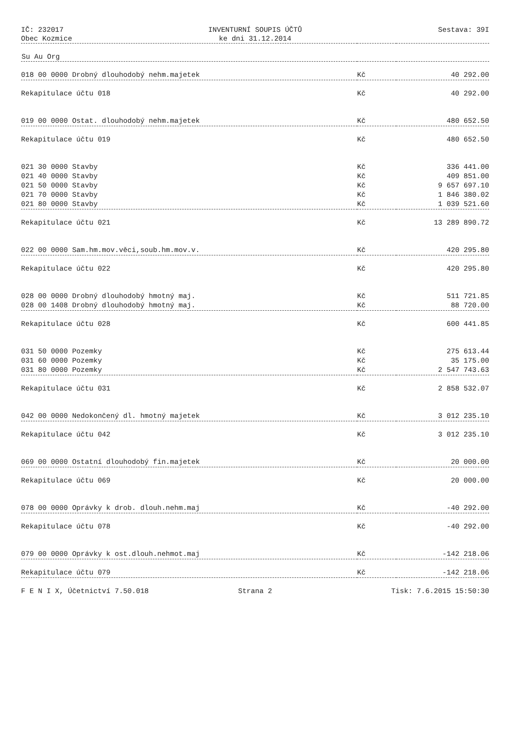IČ: 232017
Obec Kozmice
INVENTURNÍ SOUPIS ÚČTŮ
ke dni 31.12.2014
Sestava: 39I
| Su Au Org | | |
| --- | --- | --- |
| 018 00 0000 Drobný dlouhodobý nehm.majetek | Kč | 40 292.00 |
| Rekapitulace účtu 018 | Kč | 40 292.00 |
| 019 00 0000 Ostat. dlouhodobý nehm.majetek | Kč | 480 652.50 |
| Rekapitulace účtu 019 | Kč | 480 652.50 |
| 021 30 0000 Stavby | Kč | 336 441.00 |
| 021 40 0000 Stavby | Kč | 409 851.00 |
| 021 50 0000 Stavby | Kč | 9 657 697.10 |
| 021 70 0000 Stavby | Kč | 1 846 380.02 |
| 021 80 0000 Stavby | Kč | 1 039 521.60 |
| Rekapitulace účtu 021 | Kč | 13 289 890.72 |
| 022 00 0000 Sam.hm.mov.věci,soub.hm.mov.v. | Kč | 420 295.80 |
| Rekapitulace účtu 022 | Kč | 420 295.80 |
| 028 00 0000 Drobný dlouhodobý hmotný maj. | Kč | 511 721.85 |
| 028 00 1408 Drobný dlouhodobý hmotný maj. | Kč | 88 720.00 |
| Rekapitulace účtu 028 | Kč | 600 441.85 |
| 031 50 0000 Pozemky | Kč | 275 613.44 |
| 031 60 0000 Pozemky | Kč | 35 175.00 |
| 031 80 0000 Pozemky | Kč | 2 547 743.63 |
| Rekapitulace účtu 031 | Kč | 2 858 532.07 |
| 042 00 0000 Nedokončený dl. hmotný majetek | Kč | 3 012 235.10 |
| Rekapitulace účtu 042 | Kč | 3 012 235.10 |
| 069 00 0000 Ostatní dlouhodobý fin.majetek | Kč | 20 000.00 |
| Rekapitulace účtu 069 | Kč | 20 000.00 |
| 078 00 0000 Oprávky k drob. dlouh.nehm.maj | Kč | -40 292.00 |
| Rekapitulace účtu 078 | Kč | -40 292.00 |
| 079 00 0000 Oprávky k ost.dlouh.nehmot.maj | Kč | -142 218.06 |
| Rekapitulace účtu 079 | Kč | -142 218.06 |
F E N I X, Účetnictví 7.50.018 Strana 2 Tisk: 7.6.2015 15:50:30